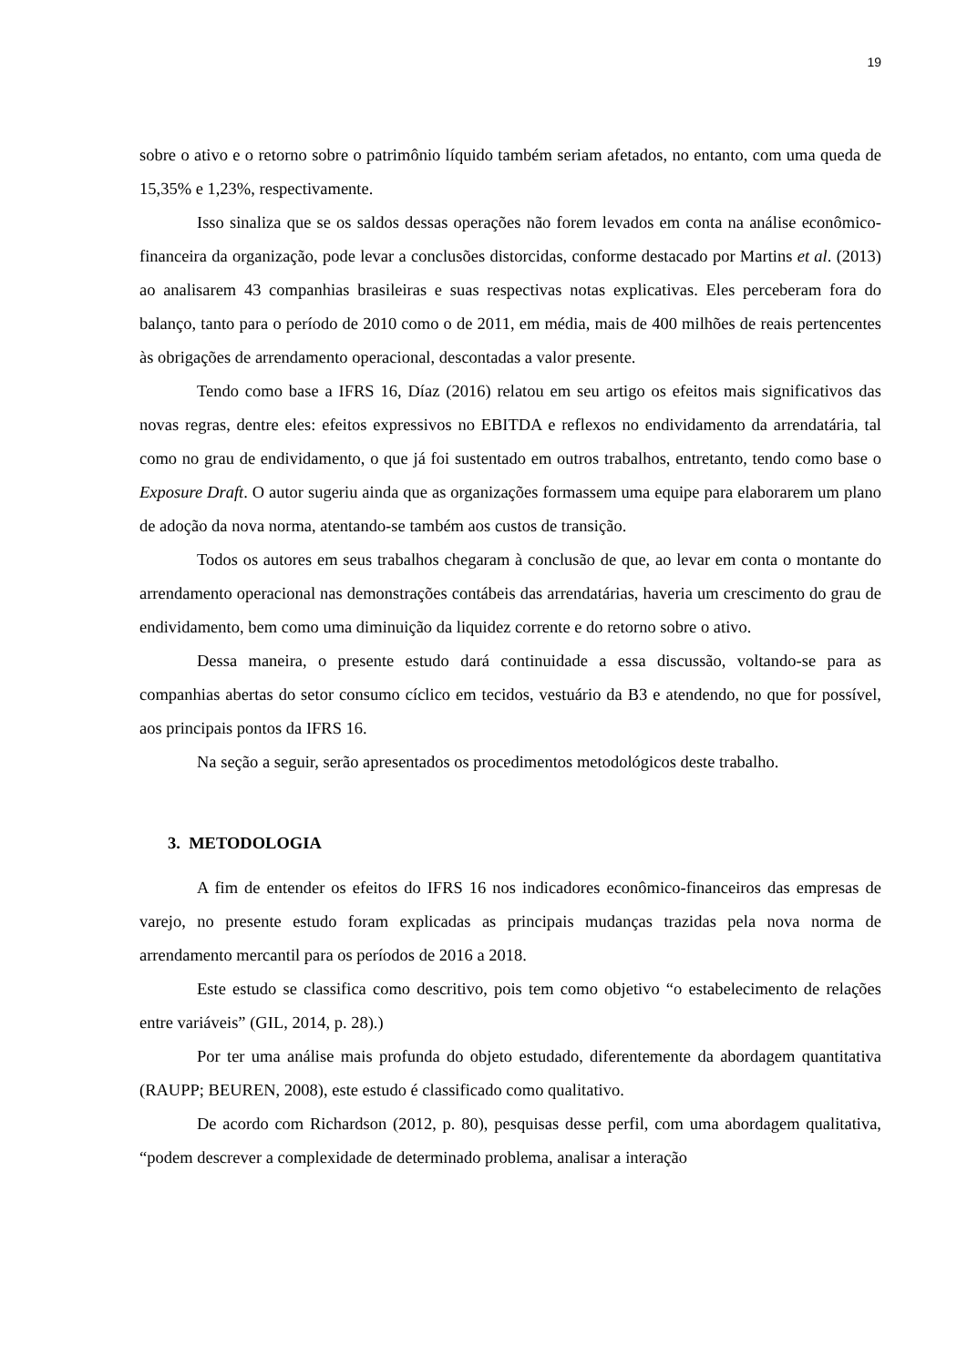19
sobre o ativo e o retorno sobre o patrimônio líquido também seriam afetados, no entanto, com uma queda de 15,35% e 1,23%, respectivamente.
Isso sinaliza que se os saldos dessas operações não forem levados em conta na análise econômico-financeira da organização, pode levar a conclusões distorcidas, conforme destacado por Martins et al. (2013) ao analisarem 43 companhias brasileiras e suas respectivas notas explicativas. Eles perceberam fora do balanço, tanto para o período de 2010 como o de 2011, em média, mais de 400 milhões de reais pertencentes às obrigações de arrendamento operacional, descontadas a valor presente.
Tendo como base a IFRS 16, Díaz (2016) relatou em seu artigo os efeitos mais significativos das novas regras, dentre eles: efeitos expressivos no EBITDA e reflexos no endividamento da arrendatária, tal como no grau de endividamento, o que já foi sustentado em outros trabalhos, entretanto, tendo como base o Exposure Draft. O autor sugeriu ainda que as organizações formassem uma equipe para elaborarem um plano de adoção da nova norma, atentando-se também aos custos de transição.
Todos os autores em seus trabalhos chegaram à conclusão de que, ao levar em conta o montante do arrendamento operacional nas demonstrações contábeis das arrendatárias, haveria um crescimento do grau de endividamento, bem como uma diminuição da liquidez corrente e do retorno sobre o ativo.
Dessa maneira, o presente estudo dará continuidade a essa discussão, voltando-se para as companhias abertas do setor consumo cíclico em tecidos, vestuário da B3 e atendendo, no que for possível, aos principais pontos da IFRS 16.
Na seção a seguir, serão apresentados os procedimentos metodológicos deste trabalho.
3. METODOLOGIA
A fim de entender os efeitos do IFRS 16 nos indicadores econômico-financeiros das empresas de varejo, no presente estudo foram explicadas as principais mudanças trazidas pela nova norma de arrendamento mercantil para os períodos de 2016 a 2018.
Este estudo se classifica como descritivo, pois tem como objetivo “o estabelecimento de relações entre variáveis” (GIL, 2014, p. 28).)
Por ter uma análise mais profunda do objeto estudado, diferentemente da abordagem quantitativa (RAUPP; BEUREN, 2008), este estudo é classificado como qualitativo.
De acordo com Richardson (2012, p. 80), pesquisas desse perfil, com uma abordagem qualitativa, “podem descrever a complexidade de determinado problema, analisar a interação